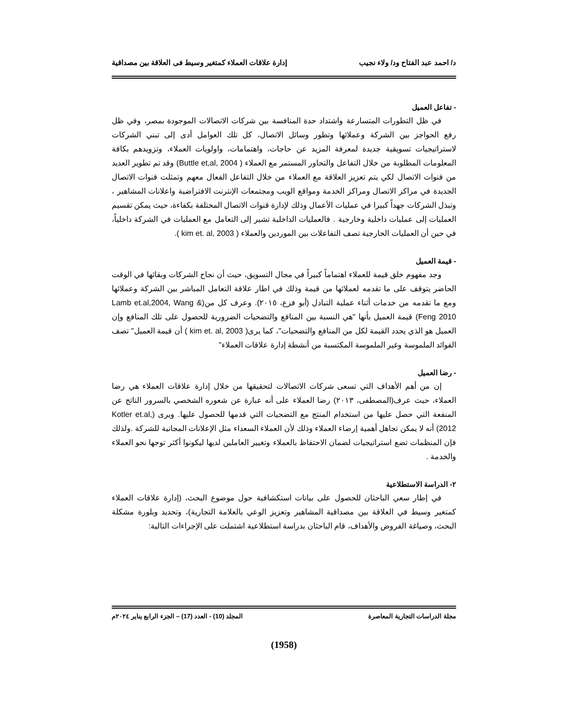د/ احمد عبد الفتاح ود/ ولاء نجيب إدارة علاقات العملاء كمتغير وسيط فى العلاقة بين مصداقية
- تفاعل العميل
في ظل التطورات المتسارعة واشتداد حدة المنافسة بين شركات الاتصالات الموجودة بمصر، وفي ظل رفع الحواجز بين الشركة وعملائها وتطور وسائل الاتصال، كل تلك العوامل أدى إلى تبني الشركات لاستراتيجيات تسويقية جديدة لمعرفة المزيد عن حاجات، واهتمامات، واولويات العملاء، وتزويدهم بكافة المعلومات المطلوبة من خلال التفاعل والتحاور المستمر مع العملاء ( Buttle et,al, 2004) وقد تم تطوير العديد من قنوات الاتصال لكي يتم تعزيز العلاقة مع العملاء من خلال التفاعل الفعال معهم وتمثلت قنوات الاتصال الجديدة في مراكز الاتصال ومراكز الخدمة ومواقع الويب ومجتمعات الإنترنت الافتراضية واعلانات المشاهير ، وتبذل الشركات جهداً كبيرا في عمليات الأعمال وذلك لإدارة قنوات الاتصال المختلفة بكفاءة، حيث يمكن تقسيم العمليات إلى عمليات داخلية وخارجية . فالعمليات الداخلية تشير إلى التعامل مع العمليات في الشركة داخلياً، في حين أن العمليات الخارجية تصف التفاعلات بين الموردين والعملاء ( kim et. al, 2003 ).
- قيمة العميل
وجد مفهوم خلق قيمة للعملاء اهتماماً كبيراً في مجال التسويق، حيث أن نجاح الشركات وبقائها في الوقت الحاضر يتوقف على ما تقدمه لعملائها من قيمة وذلك في اطار علاقة التعامل المباشر بين الشركة وعملائها ومع ما تقدمه من خدمات أثناء عملية التبادل (أبو فزع، ٢٠١٥). وعرف كل من(Lamb et.al,2004, Wang & Feng 2010) قيمة العميل بأنها "هي النسبة بين المنافع والتضحيات الضرورية للحصول على تلك المنافع وإن العميل هو الذي يحدد القيمة لكل من المنافع والتضحيات"، كما يرى( kim et. al, 2003 ) أن قيمة العميل" تصف الفوائد الملموسة وغير الملموسة المكتسبة من أنشطة إدارة علاقات العملاء"
- رضا العميل
إن من أهم الأهداف التي تسعى شركات الاتصالات لتحقيقها من خلال إدارة علاقات العملاء هي رضا العملاء، حيث عرف(المصطفى، ٢٠١٣) رضا العملاء على أنه عبارة عن شعوره الشخصي بالسرور الناتج عن المنفعة التي حصل عليها من استخدام المنتج مع التضحيات التي قدمها للحصول عليها. ويرى (Kotler et.al, 2012) أنه لا يمكن تجاهل أهمية إرضاء العملاء وذلك لأن العملاء السعداء مثل الإعلانات المجانية للشركة .ولذلك فإن المنظمات تضع استراتيجيات لضمان الاحتفاظ بالعملاء وتغيير العاملين لديها ليكونوا أكثر توجها نحو العملاء والخدمة .
٢- الدراسة الاستطلاعية
في إطار سعي الباحثان للحصول على بيانات استكشافية حول موضوع البحث، (إدارة علاقات العملاء كمتغير وسيط في العلاقة بين مصداقية المشاهير وتعزيز الوعي بالعلامة التجارية)، وتحديد وبلورة مشكلة البحث، وصياغة الفروض والأهداف، قام الباحثان بدراسة استطلاعية اشتملت على الإجراءات التالية:
مجلة الدراسات التجارية المعاصرة المجلد (10) - العدد (17) – الجزء الرابع يناير ٢٠٢٤م
(1958)